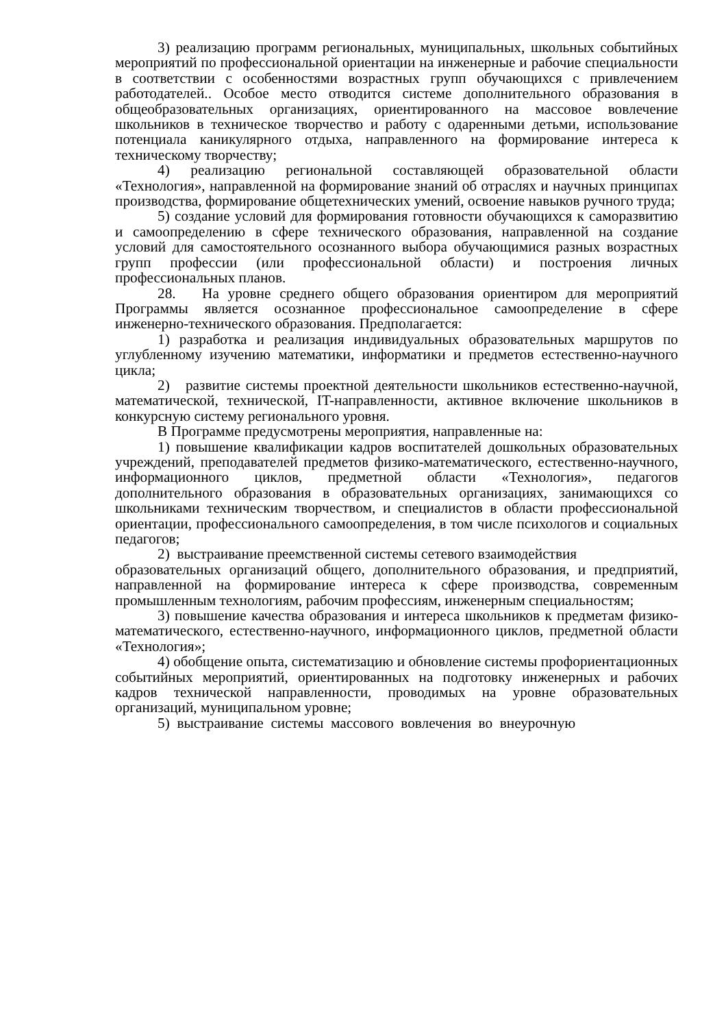3) реализацию программ региональных, муниципальных, школьных событийных мероприятий по профессиональной ориентации на инженерные и рабочие специальности в соответствии с особенностями возрастных групп обучающихся с привлечением работодателей.. Особое место отводится системе дополнительного образования в общеобразовательных организациях, ориентированного на массовое вовлечение школьников в техническое творчество и работу с одаренными детьми, использование потенциала каникулярного отдыха, направленного на формирование интереса к техническому творчеству;
4) реализацию региональной составляющей образовательной области «Технология», направленной на формирование знаний об отраслях и научных принципах производства, формирование общетехнических умений, освоение навыков ручного труда;
5) создание условий для формирования готовности обучающихся к саморазвитию и самоопределению в сфере технического образования, направленной на создание условий для самостоятельного осознанного выбора обучающимися разных возрастных групп профессии (или профессиональной области) и построения личных профессиональных планов.
28. На уровне среднего общего образования ориентиром для мероприятий Программы является осознанное профессиональное самоопределение в сфере инженерно-технического образования. Предполагается:
1) разработка и реализация индивидуальных образовательных маршрутов по углубленному изучению математики, информатики и предметов естественно-научного цикла;
2) развитие системы проектной деятельности школьников естественно-научной, математической, технической, IT-направленности, активное включение школьников в конкурсную систему регионального уровня.
В Программе предусмотрены мероприятия, направленные на:
1) повышение квалификации кадров воспитателей дошкольных образовательных учреждений, преподавателей предметов физико-математического, естественно-научного, информационного циклов, предметной области «Технология», педагогов дополнительного образования в образовательных организациях, занимающихся со школьниками техническим творчеством, и специалистов в области профессиональной ориентации, профессионального самоопределения, в том числе психологов и социальных педагогов;
2) выстраивание преемственной системы сетевого взаимодействия
образовательных организаций общего, дополнительного образования, и предприятий, направленной на формирование интереса к сфере производства, современным промышленным технологиям, рабочим профессиям, инженерным специальностям;
3) повышение качества образования и интереса школьников к предметам физико-математического, естественно-научного, информационного циклов, предметной области «Технология»;
4) обобщение опыта, систематизацию и обновление системы профориентационных событийных мероприятий, ориентированных на подготовку инженерных и рабочих кадров технической направленности, проводимых на уровне образовательных организаций, муниципальном уровне;
5) выстраивание системы массового вовлечения во внеурочную